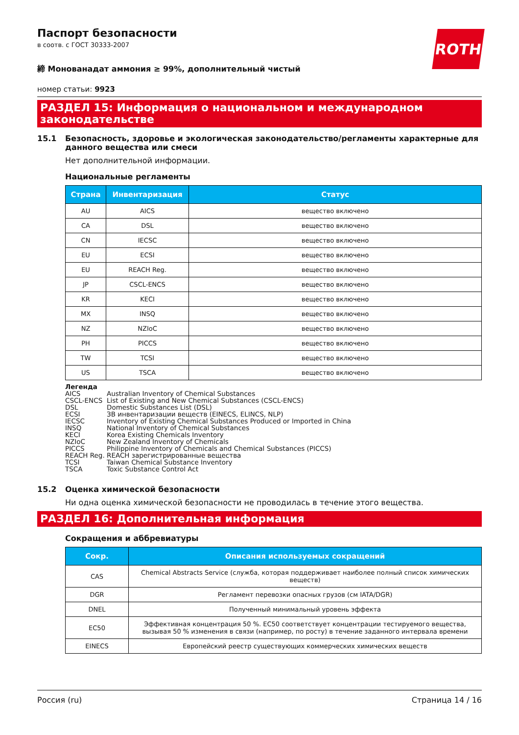ROTH
Паспорт безопасности
в соотв. с ГОСТ 30333-2007
締 Монованадат аммония ≥ 99%, дополнительный чистый
номер статьи: 9923
РАЗДЕЛ 15: Информация о национальном и международном законодательстве
15.1 Безопасность, здоровье и экологическая законодательство/регламенты характерные для данного вещества или смеси
Нет дополнительной информации.
Национальные регламенты
| Страна | Инвентаризация | Статус |
| --- | --- | --- |
| AU | AICS | вещество включено |
| CA | DSL | вещество включено |
| CN | IECSC | вещество включено |
| EU | ECSI | вещество включено |
| EU | REACH Reg. | вещество включено |
| JP | CSCL-ENCS | вещество включено |
| KR | KECI | вещество включено |
| MX | INSQ | вещество включено |
| NZ | NZIoC | вещество включено |
| PH | PICCS | вещество включено |
| TW | TCSI | вещество включено |
| US | TSCA | вещество включено |
Легенда
AICS Australian Inventory of Chemical Substances
CSCL-ENCS List of Existing and New Chemical Substances (CSCL-ENCS)
DSL Domestic Substances List (DSL)
ECSI ЗВ инвентаризации веществ (EINECS, ELINCS, NLP)
IECSC Inventory of Existing Chemical Substances Produced or Imported in China
INSQ National Inventory of Chemical Substances
KECI Korea Existing Chemicals Inventory
NZIoC New Zealand Inventory of Chemicals
PICCS Philippine Inventory of Chemicals and Chemical Substances (PICCS)
REACH Reg. REACH зарегистрированные вещества
TCSI Taiwan Chemical Substance Inventory
TSCA Toxic Substance Control Act
15.2 Оценка химической безопасности
Ни одна оценка химической безопасности не проводилась в течение этого вещества.
РАЗДЕЛ 16: Дополнительная информация
Сокращения и аббревиатуры
| Сокр. | Описания используемых сокращений |
| --- | --- |
| CAS | Chemical Abstracts Service (служба, которая поддерживает наиболее полный список химических веществ) |
| DGR | Регламент перевозки опасных грузов (см IATA/DGR) |
| DNEL | Полученный минимальный уровень эффекта |
| EC50 | Эффективная концентрация 50 %. EC50 соответствует концентрации тестируемого вещества, вызывая 50 % изменения в связи (например, по росту) в течение заданного интервала времени |
| EINECS | Европейский реестр существующих коммерческих химических веществ |
Россия (ru) Страница 14 / 16